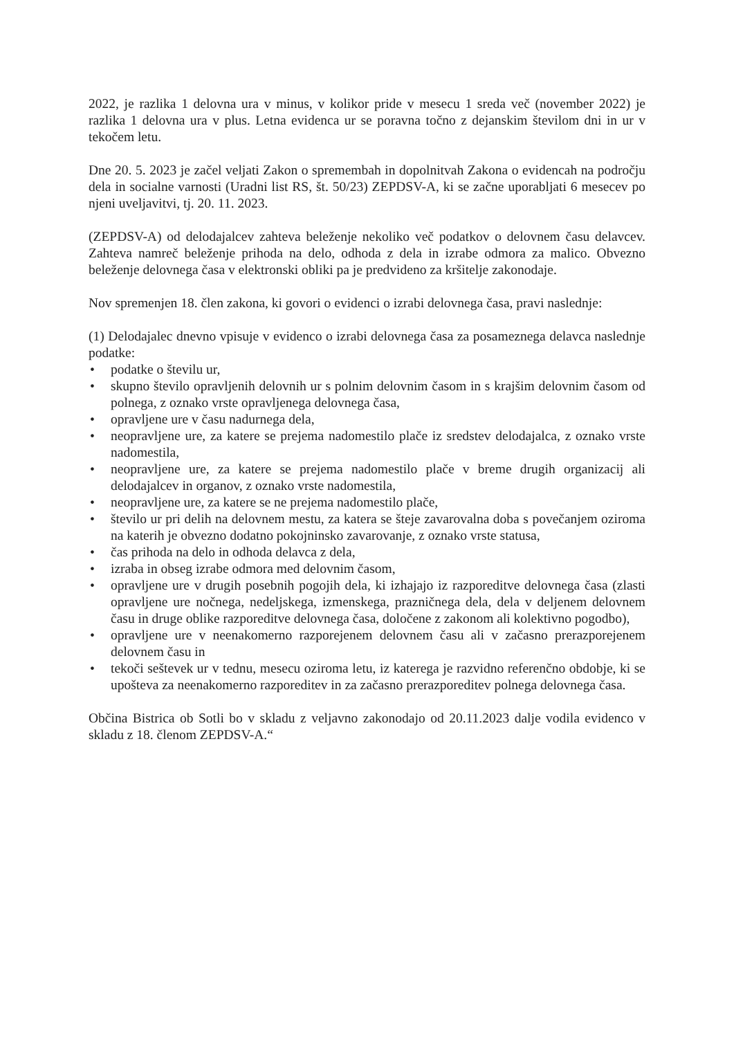2022, je razlika 1 delovna ura v minus, v kolikor pride v mesecu 1 sreda več (november 2022) je razlika 1 delovna ura v plus. Letna evidenca ur se poravna točno z dejanskim številom dni in ur v tekočem letu.
Dne 20. 5. 2023 je začel veljati Zakon o spremembah in dopolnitvah Zakona o evidencah na področju dela in socialne varnosti (Uradni list RS, št. 50/23) ZEPDSV-A, ki se začne uporabljati 6 mesecev po njeni uveljavitvi, tj. 20. 11. 2023.
(ZEPDSV-A) od delodajalcev zahteva beleženje nekoliko več podatkov o delovnem času delavcev. Zahteva namreč beleženje prihoda na delo, odhoda z dela in izrabe odmora za malico. Obvezno beleženje delovnega časa v elektronski obliki pa je predvideno za kršitelje zakonodaje.
Nov spremenjen 18. člen zakona, ki govori o evidenci o izrabi delovnega časa, pravi naslednje:
(1) Delodajalec dnevno vpisuje v evidenco o izrabi delovnega časa za posameznega delavca naslednje podatke:
• podatke o številu ur,
• skupno število opravljenih delovnih ur s polnim delovnim časom in s krajšim delovnim časom od polnega, z oznako vrste opravljenega delovnega časa,
• opravljene ure v času nadurnega dela,
• neopravljene ure, za katere se prejema nadomestilo plače iz sredstev delodajalca, z oznako vrste nadomestila,
• neopravljene ure, za katere se prejema nadomestilo plače v breme drugih organizacij ali delodajalcev in organov, z oznako vrste nadomestila,
• neopravljene ure, za katere se ne prejema nadomestilo plače,
• število ur pri delih na delovnem mestu, za katera se šteje zavarovalna doba s povečanjem oziroma na katerih je obvezno dodatno pokojninsko zavarovanje, z oznako vrste statusa,
• čas prihoda na delo in odhoda delavca z dela,
• izraba in obseg izrabe odmora med delovnim časom,
• opravljene ure v drugih posebnih pogojih dela, ki izhajajo iz razporeditve delovnega časa (zlasti opravljene ure nočnega, nedeljskega, izmenskega, prazničnega dela, dela v deljenem delovnem času in druge oblike razporeditve delovnega časa, določene z zakonom ali kolektivno pogodbo),
• opravljene ure v neenakomerno razporejenem delovnem času ali v začasno prerazporejenem delovnem času in
• tekoči seštevek ur v tednu, mesecu oziroma letu, iz katerega je razvidno referenčno obdobje, ki se upošteva za neenakomerno razporeditev in za začasno prerazporeditev polnega delovnega časa.
Občina Bistrica ob Sotli bo v skladu z veljavno zakonodajo od 20.11.2023 dalje vodila evidenco v skladu z 18. členom ZEPDSV-A.“